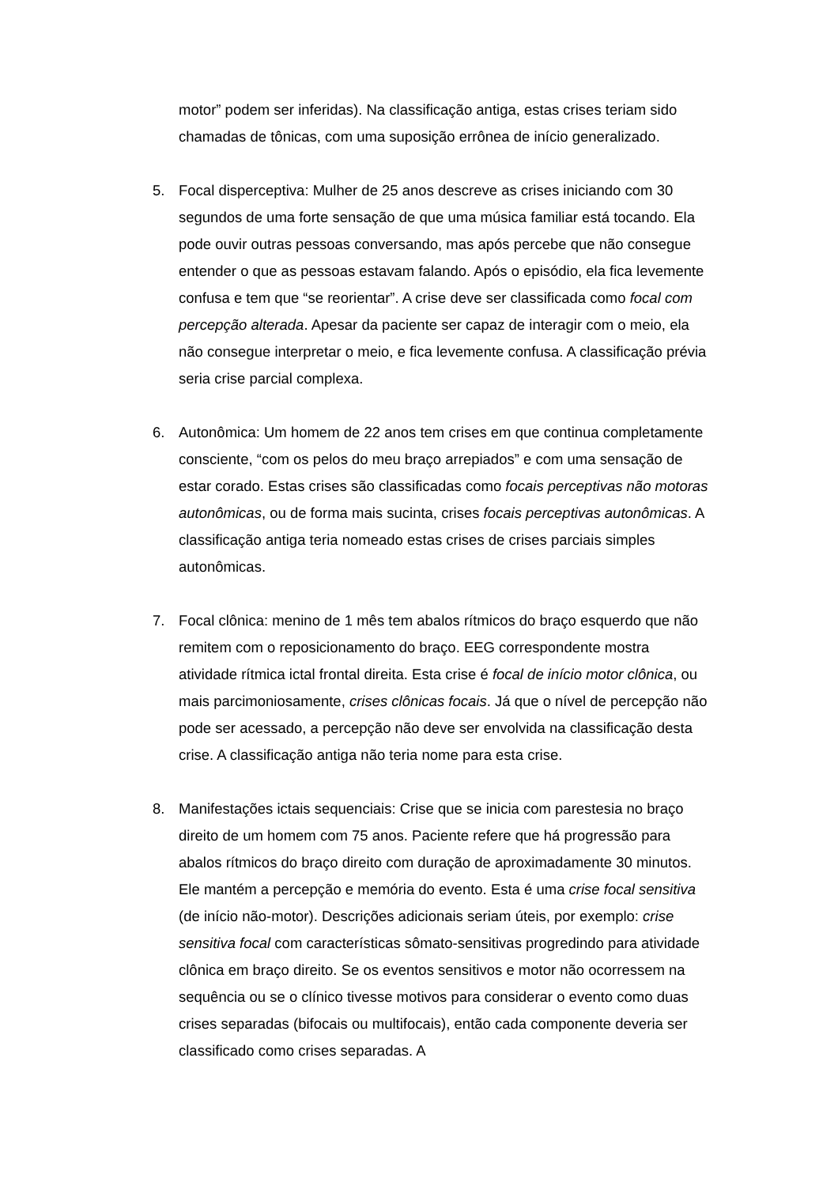motor” podem ser inferidas). Na classificação antiga, estas crises teriam sido chamadas de tônicas, com uma suposição errônea de início generalizado.
5. Focal disperceptiva: Mulher de 25 anos descreve as crises iniciando com 30 segundos de uma forte sensação de que uma música familiar está tocando. Ela pode ouvir outras pessoas conversando, mas após percebe que não consegue entender o que as pessoas estavam falando. Após o episódio, ela fica levemente confusa e tem que “se reorientar”. A crise deve ser classificada como focal com percepção alterada. Apesar da paciente ser capaz de interagir com o meio, ela não consegue interpretar o meio, e fica levemente confusa. A classificação prévia seria crise parcial complexa.
6. Autonômica: Um homem de 22 anos tem crises em que continua completamente consciente, “com os pelos do meu braço arrepiados” e com uma sensação de estar corado. Estas crises são classificadas como focais perceptivas não motoras autonômicas, ou de forma mais sucinta, crises focais perceptivas autonômicas. A classificação antiga teria nomeado estas crises de crises parciais simples autonômicas.
7. Focal clônica: menino de 1 mês tem abalos rítmicos do braço esquerdo que não remitem com o reposicionamento do braço. EEG correspondente mostra atividade rítmica ictal frontal direita. Esta crise é focal de início motor clônica, ou mais parcimoniosamente, crises clônicas focais. Já que o nível de percepção não pode ser acessado, a percepção não deve ser envolvida na classificação desta crise. A classificação antiga não teria nome para esta crise.
8. Manifestações ictais sequenciais: Crise que se inicia com parestesia no braço direito de um homem com 75 anos. Paciente refere que há progressão para abalos rítmicos do braço direito com duração de aproximadamente 30 minutos. Ele mantém a percepção e memória do evento. Esta é uma crise focal sensitiva (de início não-motor). Descrições adicionais seriam úteis, por exemplo: crise sensitiva focal com características sômato-sensitivas progredindo para atividade clônica em braço direito. Se os eventos sensitivos e motor não ocorressem na sequência ou se o clínico tivesse motivos para considerar o evento como duas crises separadas (bifocais ou multifocais), então cada componente deveria ser classificado como crises separadas. A